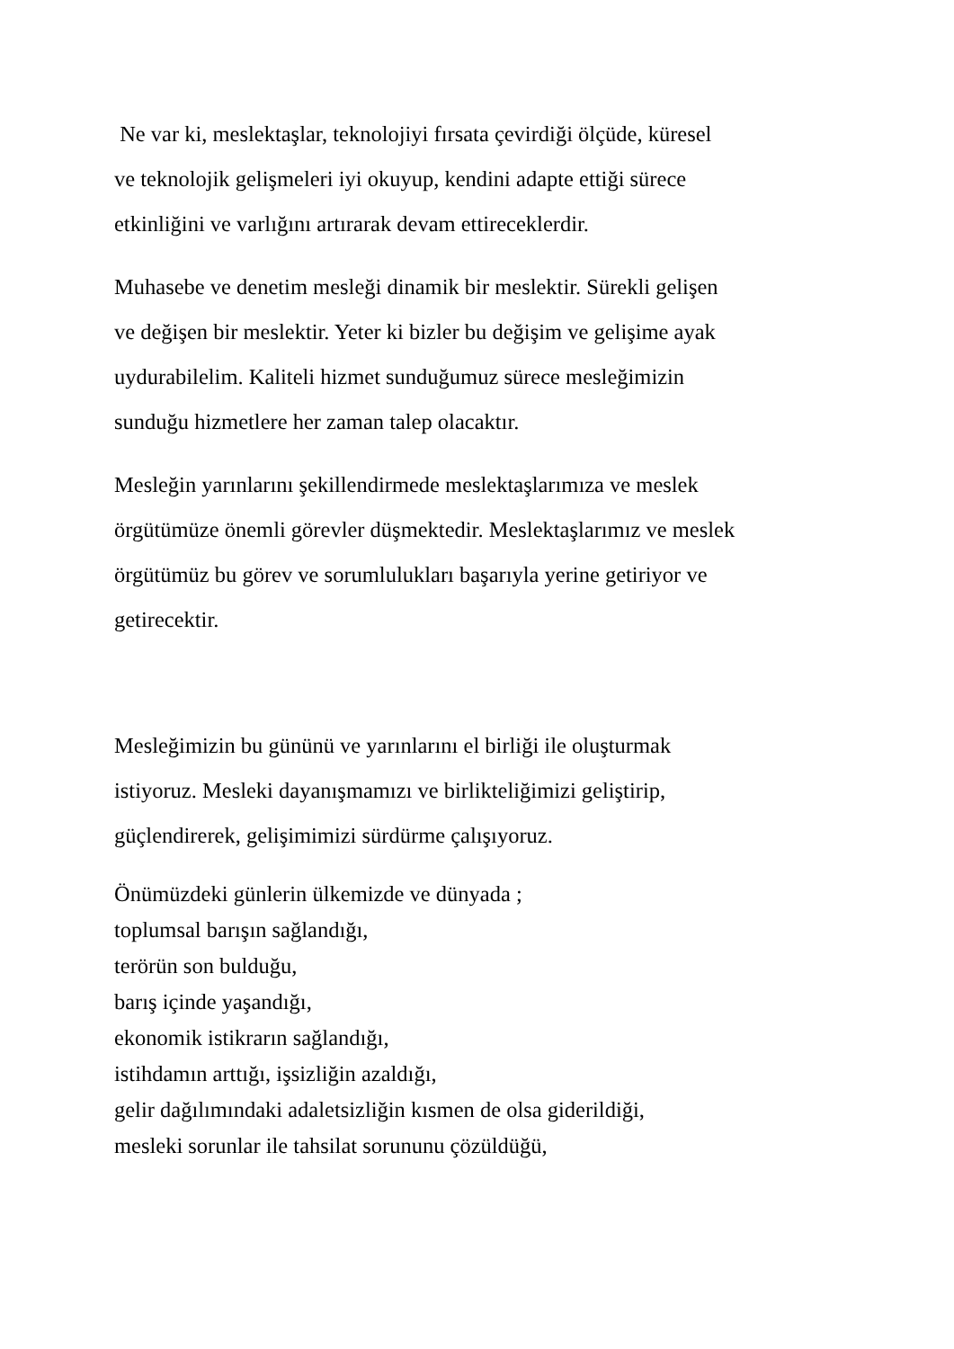Ne var ki, meslektaşlar, teknolojiyi fırsata çevirdiği ölçüde, küresel
ve teknolojik gelişmeleri iyi okuyup, kendini adapte ettiği sürece
etkinliğini ve varlığını artırarak devam ettireceklerdir.
Muhasebe ve denetim mesleği dinamik bir meslektir. Sürekli gelişen
ve değişen bir meslektir. Yeter ki bizler bu değişim ve gelişime ayak
uydurabilelim. Kaliteli hizmet sunduğumuz sürece mesleğimizin
sunduğu hizmetlere her zaman talep olacaktır.
Mesleğin yarınlarını şekillendirmede meslektaşlarımıza ve meslek
örgütümüze önemli görevler düşmektedir. Meslektaşlarımız ve meslek
örgütümüz bu görev ve sorumlulukları başarıyla yerine getiriyor ve
getirecektir.
Mesleğimizin bu gününü ve yarınlarını el birliği ile oluşturmak
istiyoruz. Mesleki dayanışmamızı ve birlikteliğimizi geliştirip,
güçlendirerek, gelişimimizi sürdürme çalışıyoruz.
Önümüzdeki günlerin ülkemizde ve dünyada ;
toplumsal barışın sağlandığı,
terörün son bulduğu,
barış içinde yaşandığı,
ekonomik istikrarın sağlandığı,
istihdamın arttığı, işsizliğin azaldığı,
gelir dağılımındaki adaletsizliğin kısmen de olsa giderildiği,
mesleki sorunlar ile tahsilat sorununu çözüldüğü,